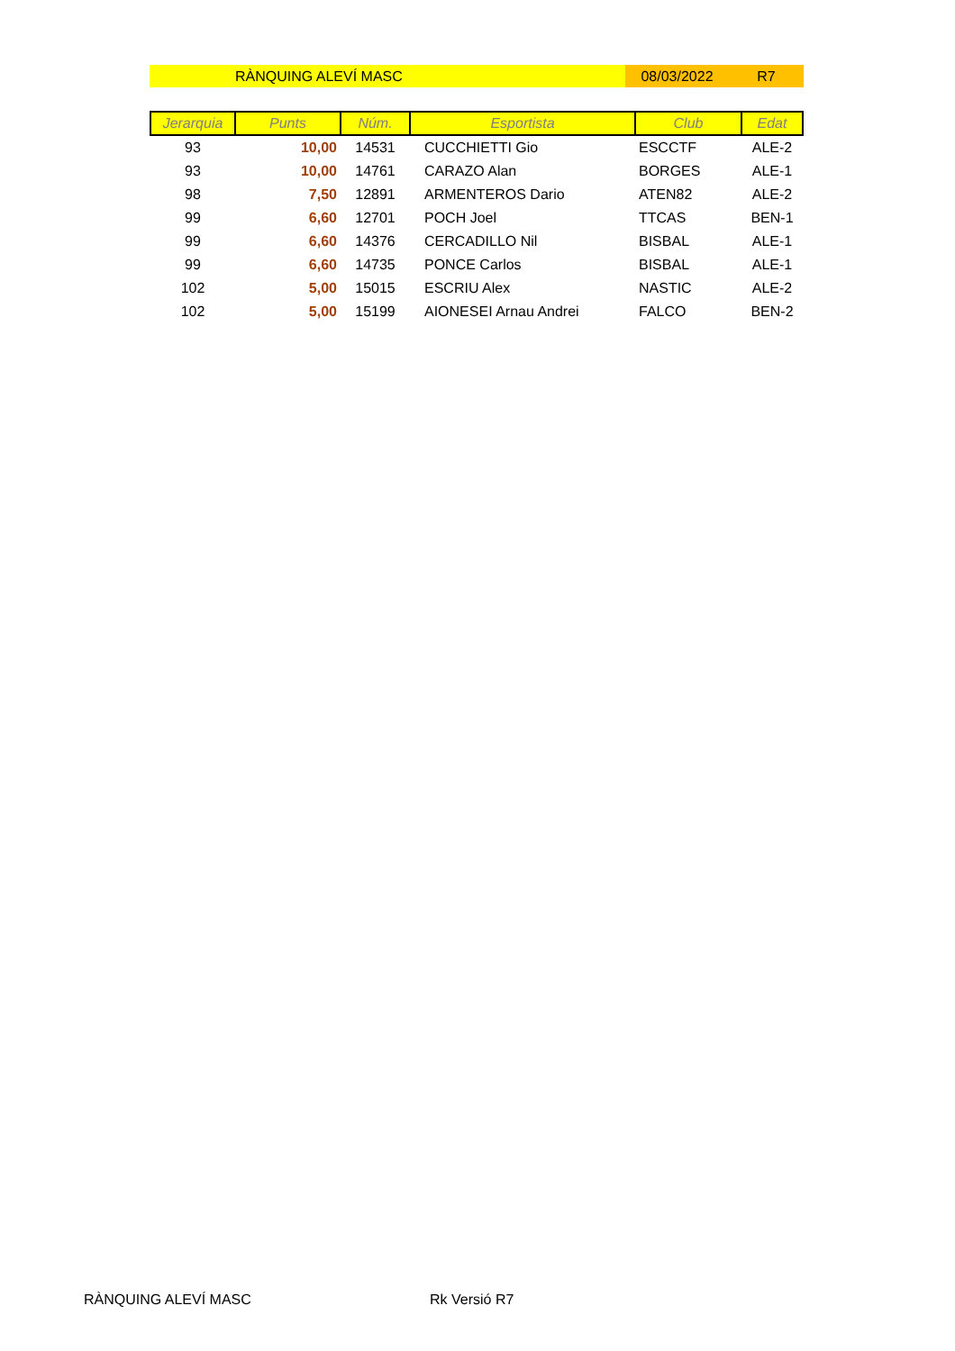RÀNQUING ALEVÍ MASC 08/03/2022 R7
| Jerarquia | Punts | Núm. | Esportista | Club | Edat |
| --- | --- | --- | --- | --- | --- |
| 93 | 10,00 | 14531 | CUCCHIETTI Gio | ESCCTF | ALE-2 |
| 93 | 10,00 | 14761 | CARAZO Alan | BORGES | ALE-1 |
| 98 | 7,50 | 12891 | ARMENTEROS Dario | ATEN82 | ALE-2 |
| 99 | 6,60 | 12701 | POCH Joel | TTCAS | BEN-1 |
| 99 | 6,60 | 14376 | CERCADILLO Nil | BISBAL | ALE-1 |
| 99 | 6,60 | 14735 | PONCE Carlos | BISBAL | ALE-1 |
| 102 | 5,00 | 15015 | ESCRIU Alex | NASTIC | ALE-2 |
| 102 | 5,00 | 15199 | AIONESEI Arnau Andrei | FALCO | BEN-2 |
RÀNQUING ALEVÍ MASC Rk Versió R7